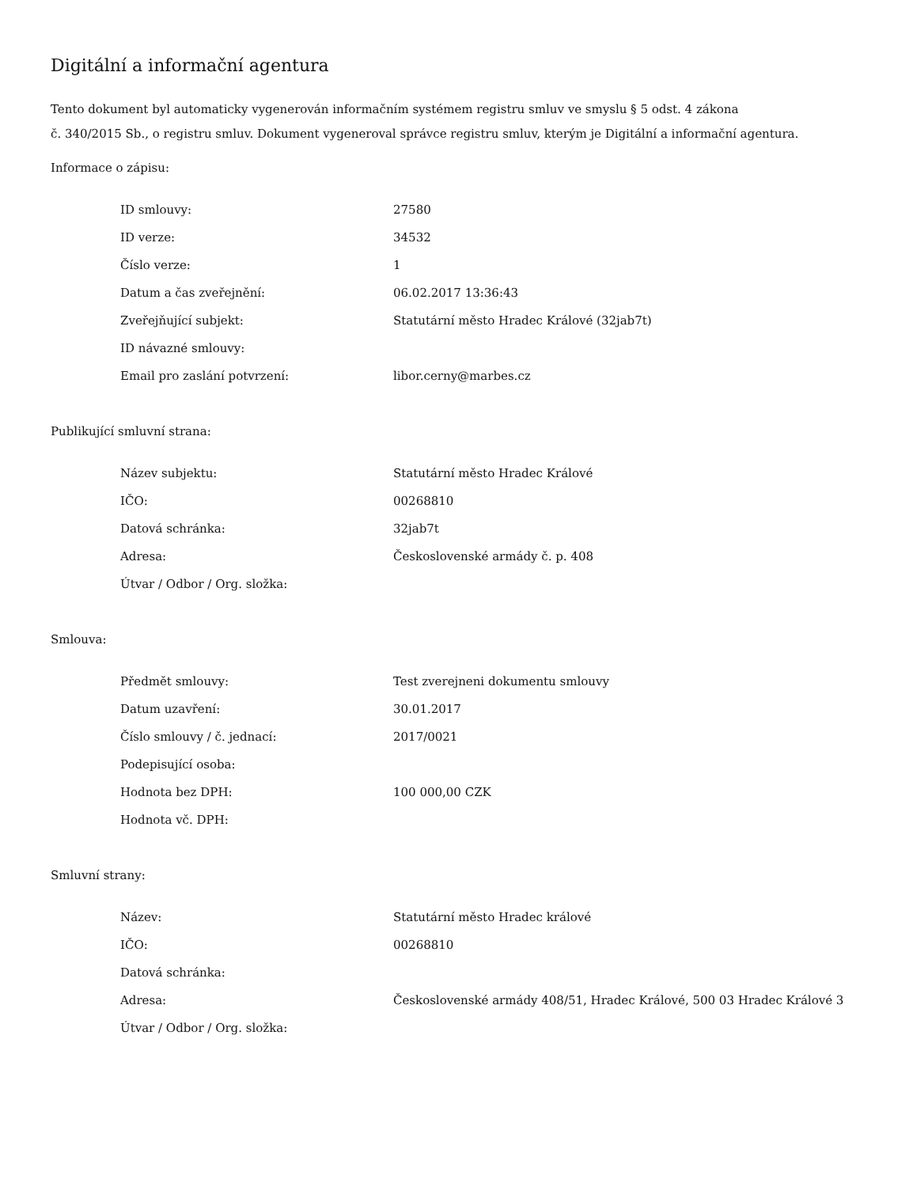Digitální a informační agentura
Tento dokument byl automaticky vygenerován informačním systémem registru smluv ve smyslu § 5 odst. 4 zákona
č. 340/2015 Sb., o registru smluv. Dokument vygeneroval správce registru smluv, kterým je Digitální a informační agentura.
Informace o zápisu:
| ID smlouvy: | 27580 |
| ID verze: | 34532 |
| Číslo verze: | 1 |
| Datum a čas zveřejnění: | 06.02.2017 13:36:43 |
| Zveřejňující subjekt: | Statutární město Hradec Králové (32jab7t) |
| ID návazné smlouvy: | |
| Email pro zaslání potvrzení: | libor.cerny@marbes.cz |
Publikující smluvní strana:
| Název subjektu: | Statutární město Hradec Králové |
| IČO: | 00268810 |
| Datová schránka: | 32jab7t |
| Adresa: | Československé armády č. p. 408 |
| Útvar / Odbor / Org. složka: | |
Smlouva:
| Předmět smlouvy: | Test zverejneni dokumentu smlouvy |
| Datum uzavření: | 30.01.2017 |
| Číslo smlouvy / č. jednací: | 2017/0021 |
| Podepisující osoba: | |
| Hodnota bez DPH: | 100 000,00 CZK |
| Hodnota vč. DPH: | |
Smluvní strany:
| Název: | Statutární město Hradec králové |
| IČO: | 00268810 |
| Datová schránka: | |
| Adresa: | Československé armády 408/51, Hradec Králové, 500 03 Hradec Králové 3 |
| Útvar / Odbor / Org. složka: | |